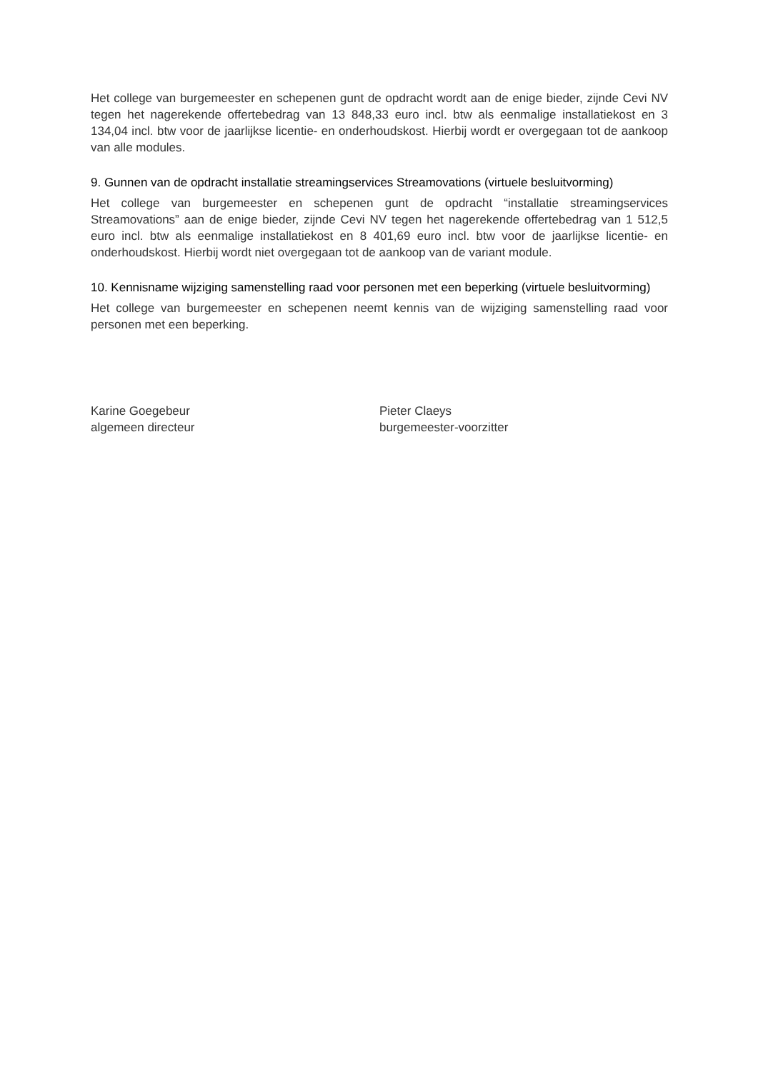Het college van burgemeester en schepenen gunt de opdracht wordt aan de enige bieder, zijnde Cevi NV tegen het nagerekende offertebedrag van 13 848,33 euro incl. btw als eenmalige installatiekost en 3 134,04 incl. btw voor de jaarlijkse licentie- en onderhoudskost. Hierbij wordt er overgegaan tot de aankoop van alle modules.
9. Gunnen van de opdracht installatie streamingservices Streamovations (virtuele besluitvorming)
Het college van burgemeester en schepenen gunt de opdracht “installatie streamingservices Streamovations” aan de enige bieder, zijnde Cevi NV tegen het nagerekende offertebedrag van 1 512,5 euro incl. btw als eenmalige installatiekost en 8 401,69 euro incl. btw voor de jaarlijkse licentie- en onderhoudskost. Hierbij wordt niet overgegaan tot de aankoop van de variant module.
10. Kennisname wijziging samenstelling raad voor personen met een beperking (virtuele besluitvorming)
Het college van burgemeester en schepenen neemt kennis van de wijziging samenstelling raad voor personen met een beperking.
Karine Goegebeur
algemeen directeur
Pieter Claeys
burgemeester-voorzitter